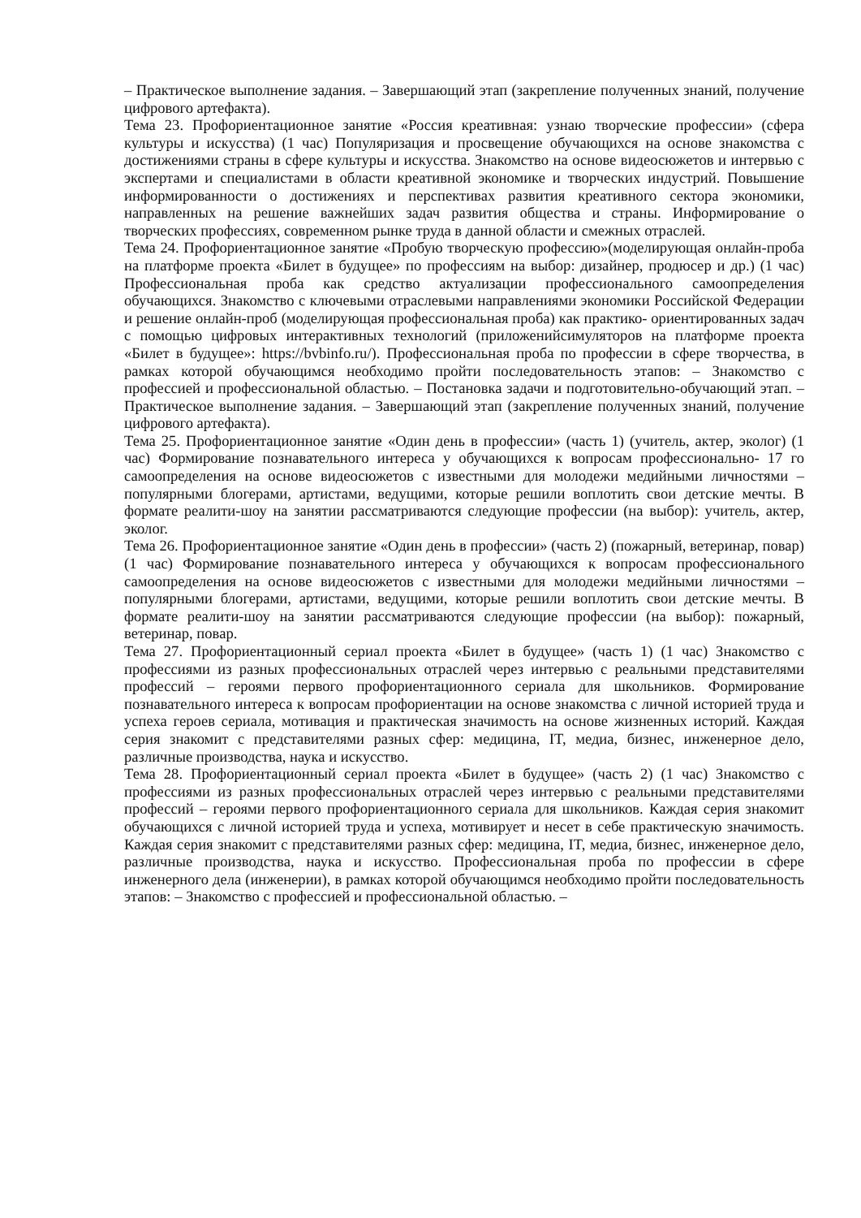– Практическое выполнение задания. – Завершающий этап (закрепление полученных знаний, получение цифрового артефакта).
Тема 23. Профориентационное занятие «Россия креативная: узнаю творческие профессии» (сфера культуры и искусства) (1 час) Популяризация и просвещение обучающихся на основе знакомства с достижениями страны в сфере культуры и искусства. Знакомство на основе видеосюжетов и интервью с экспертами и специалистами в области креативной экономике и творческих индустрий. Повышение информированности о достижениях и перспективах развития креативного сектора экономики, направленных на решение важнейших задач развития общества и страны. Информирование о творческих профессиях, современном рынке труда в данной области и смежных отраслей.
Тема 24. Профориентационное занятие «Пробую творческую профессию»(моделирующая онлайн-проба на платформе проекта «Билет в будущее» по профессиям на выбор: дизайнер, продюсер и др.) (1 час) Профессиональная проба как средство актуализации профессионального самоопределения обучающихся. Знакомство с ключевыми отраслевыми направлениями экономики Российской Федерации и решение онлайн-проб (моделирующая профессиональная проба) как практико- ориентированных задач с помощью цифровых интерактивных технологий (приложенийсимуляторов на платформе проекта «Билет в будущее»: https://bvbinfo.ru/). Профессиональная проба по профессии в сфере творчества, в рамках которой обучающимся необходимо пройти последовательность этапов: – Знакомство с профессией и профессиональной областью. – Постановка задачи и подготовительно-обучающий этап. – Практическое выполнение задания. – Завершающий этап (закрепление полученных знаний, получение цифрового артефакта).
Тема 25. Профориентационное занятие «Один день в профессии» (часть 1) (учитель, актер, эколог) (1 час) Формирование познавательного интереса у обучающихся к вопросам профессионально- 17 го самоопределения на основе видеосюжетов с известными для молодежи медийными личностями – популярными блогерами, артистами, ведущими, которые решили воплотить свои детские мечты. В формате реалити-шоу на занятии рассматриваются следующие профессии (на выбор): учитель, актер, эколог.
Тема 26. Профориентационное занятие «Один день в профессии» (часть 2) (пожарный, ветеринар, повар) (1 час) Формирование познавательного интереса у обучающихся к вопросам профессионального самоопределения на основе видеосюжетов с известными для молодежи медийными личностями – популярными блогерами, артистами, ведущими, которые решили воплотить свои детские мечты. В формате реалити-шоу на занятии рассматриваются следующие профессии (на выбор): пожарный, ветеринар, повар.
Тема 27. Профориентационный сериал проекта «Билет в будущее» (часть 1) (1 час) Знакомство с профессиями из разных профессиональных отраслей через интервью с реальными представителями профессий – героями первого профориентационного сериала для школьников. Формирование познавательного интереса к вопросам профориентации на основе знакомства с личной историей труда и успеха героев сериала, мотивация и практическая значимость на основе жизненных историй. Каждая серия знакомит с представителями разных сфер: медицина, IT, медиа, бизнес, инженерное дело, различные производства, наука и искусство.
Тема 28. Профориентационный сериал проекта «Билет в будущее» (часть 2) (1 час) Знакомство с профессиями из разных профессиональных отраслей через интервью с реальными представителями профессий – героями первого профориентационного сериала для школьников. Каждая серия знакомит обучающихся с личной историей труда и успеха, мотивирует и несет в себе практическую значимость. Каждая серия знакомит с представителями разных сфер: медицина, IT, медиа, бизнес, инженерное дело, различные производства, наука и искусство. Профессиональная проба по профессии в сфере инженерного дела (инженерии), в рамках которой обучающимся необходимо пройти последовательность этапов: – Знакомство с профессией и профессиональной областью. –